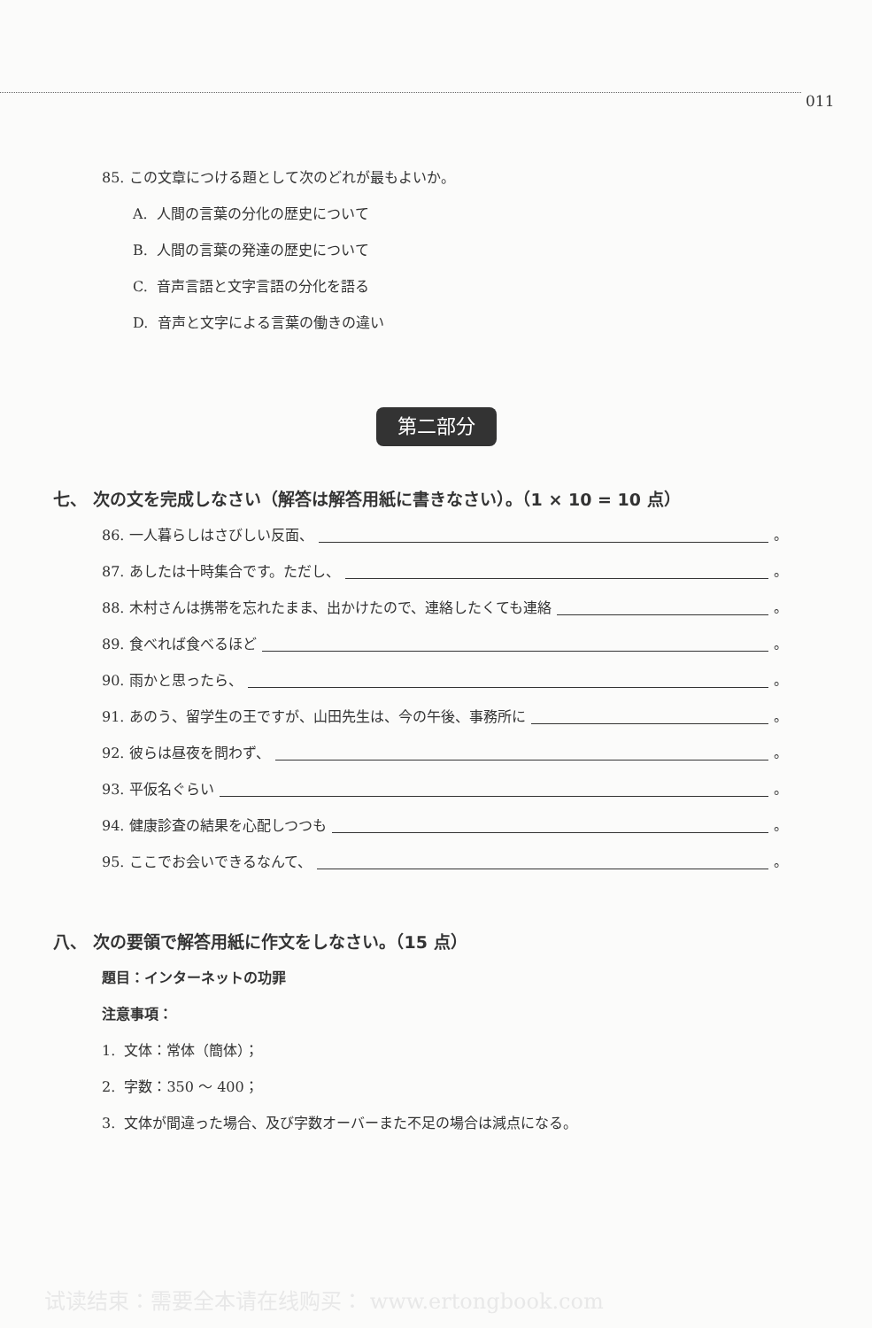011
85. この文章につける題として次のどれが最もよいか。
A. 人間の言葉の分化の歴史について
B. 人間の言葉の発達の歴史について
C. 音声言語と文字言語の分化を語る
D. 音声と文字による言葉の働きの違い
第二部分
七、 次の文を完成しなさい（解答は解答用紙に書きなさい）。（1 × 10 = 10 点）
86. 一人暮らしはさびしい反面、 。
87. あしたは十時集合です。ただし、 。
88. 木村さんは携帯を忘れたまま、出かけたので、連絡したくても連絡 。
89. 食べれば食べるほど 。
90. 雨かと思ったら、 。
91. あのう、留学生の王ですが、山田先生は、今の午後、事務所に 。
92. 彼らは昼夜を問わず、 。
93. 平仮名ぐらい 。
94. 健康診査の結果を心配しつつも 。
95. ここでお会いできるなんて、 。
八、 次の要領で解答用紙に作文をしなさい。（15 点）
題目：インターネットの功罪
注意事項：
1. 文体：常体（簡体）；
2. 字数：350 ～ 400；
3. 文体が間違った場合、及び字数オーバーまた不足の場合は減点になる。
试读结束：需要全本请在线购买： www.ertongbook.com